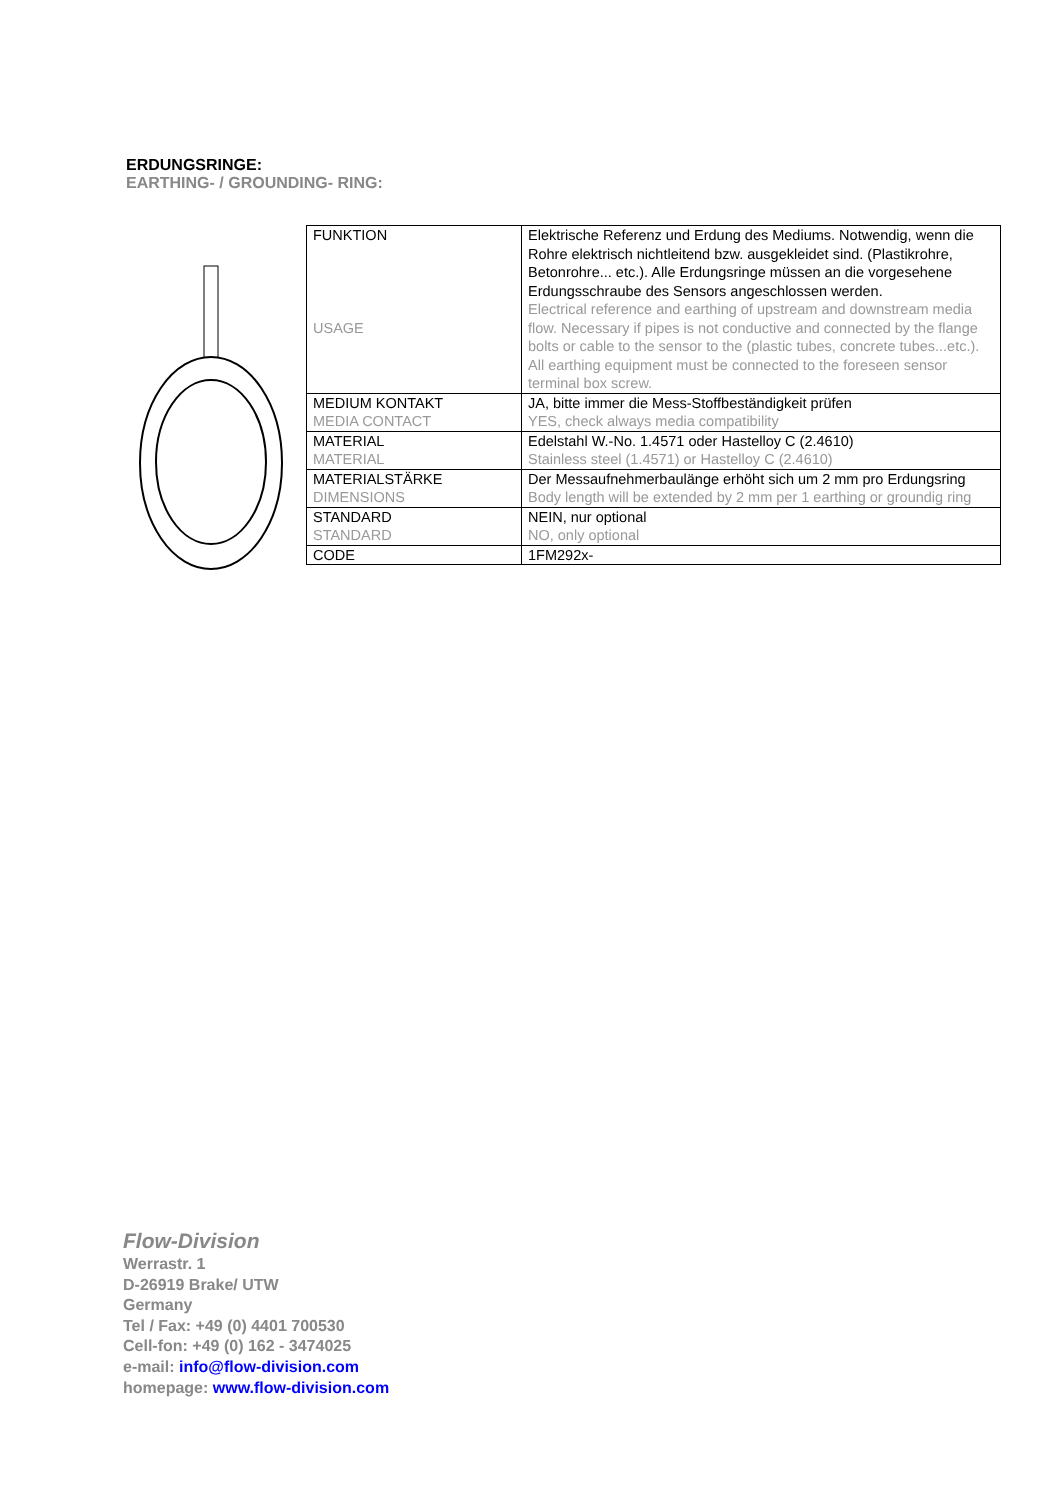ERDUNGSRINGE:
EARTHING- / GROUNDING- RING:
| FUNKTION USAGE | Elektrische Referenz und Erdung des Mediums. Notwendig, wenn die Rohre elektrisch nichtleitend bzw. ausgekleidet sind. (Plastikrohre, Betonrohre... etc.). Alle Erdungsringe müssen an die vorgesehene Erdungsschraube des Sensors angeschlossen werden. Electrical reference and earthing of upstream and downstream media flow. Necessary if pipes is not conductive and connected by the flange bolts or cable to the sensor to the (plastic tubes, concrete tubes...etc.). All earthing equipment must be connected to the foreseen sensor terminal box screw. |
| MEDIUM KONTAKT MEDIA CONTACT | JA, bitte immer die Mess-Stoffbeständigkeit prüfen YES, check always media compatibility |
| MATERIAL MATERIAL | Edelstahl W.-No. 1.4571 oder Hastelloy C (2.4610) Stainless steel (1.4571) or Hastelloy C (2.4610) |
| MATERIALSTÄRKE DIMENSIONS | Der Messaufnehmerbaulänge erhöht sich um 2 mm pro Erdungsring Body length will be extended by 2 mm per 1 earthing or groundig ring |
| STANDARD STANDARD | NEIN, nur optional NO, only optional |
| CODE | 1FM292x- |
Flow-Division
Werrastr. 1
D-26919 Brake/ UTW
Germany
Tel / Fax: +49 (0) 4401 700530
Cell-fon: +49 (0) 162 - 3474025
e-mail: info@flow-division.com
homepage: www.flow-division.com